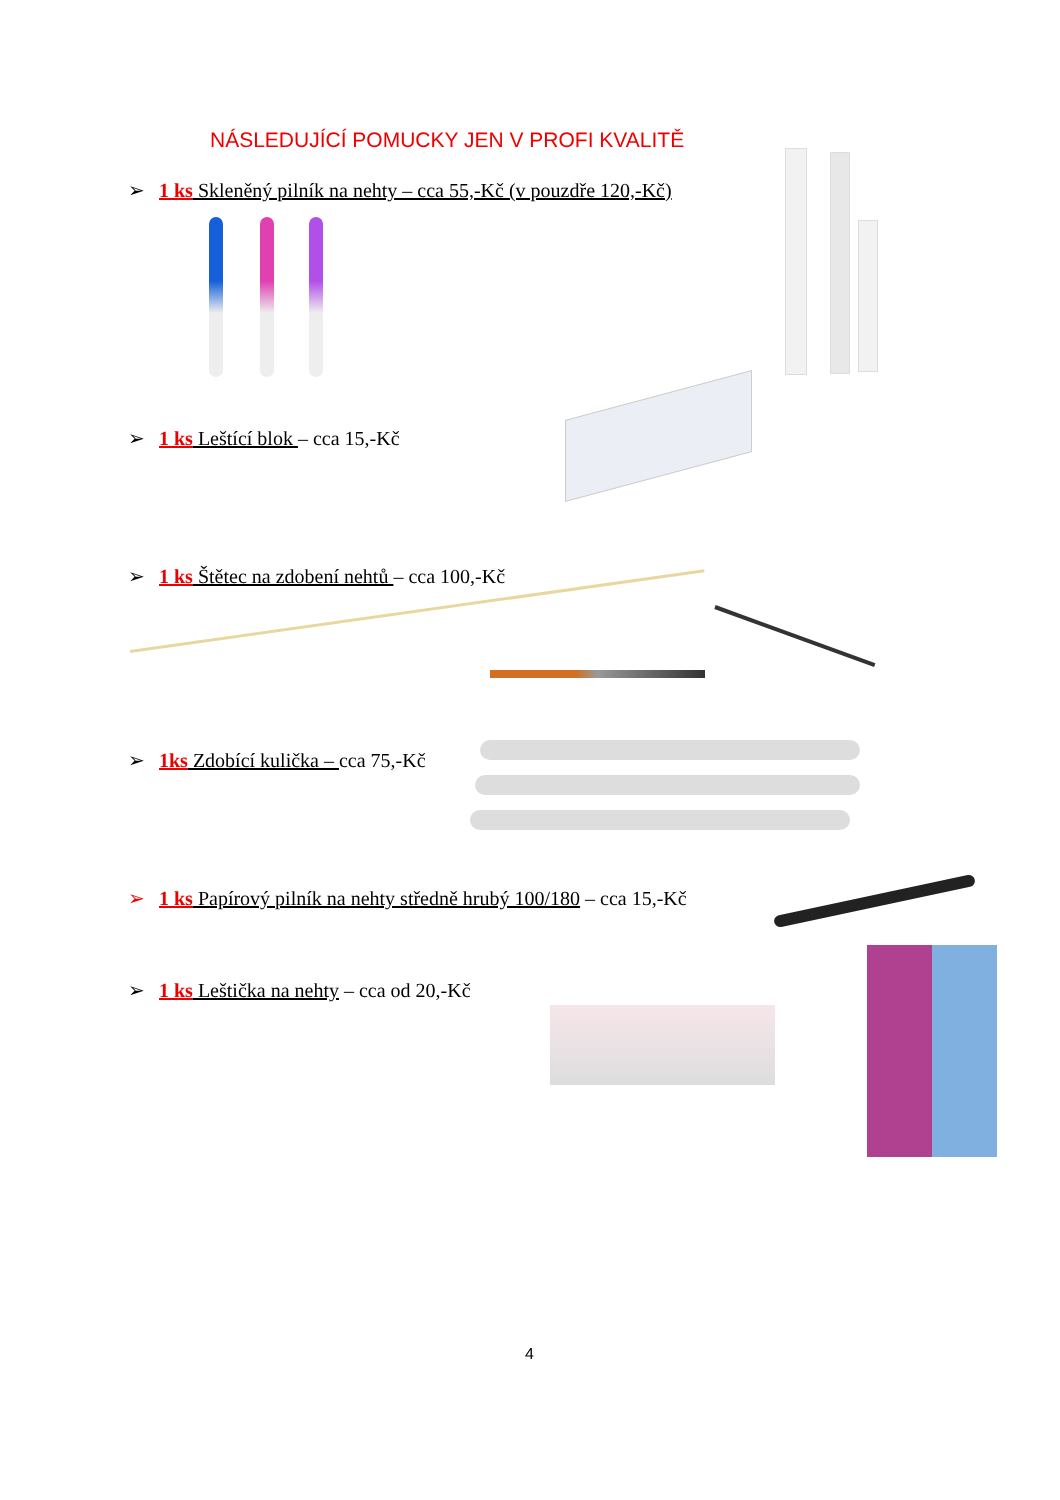NÁSLEDUJÍCÍ POMUCKY JEN V PROFI KVALITĚ
➢ 1 ks Skleněný pilník na nehty – cca 55,-Kč (v pouzdře 120,-Kč)
➢ 1 ks Leštící blok – cca 15,-Kč
➢ 1 ks Štětec na zdobení nehtů – cca 100,-Kč
➢ 1ks Zdobící kulička – cca 75,-Kč
➢ 1 ks Papírový pilník na nehty středně hrubý 100/180 – cca 15,-Kč
➢ 1 ks Leštička na nehty – cca od 20,-Kč
4